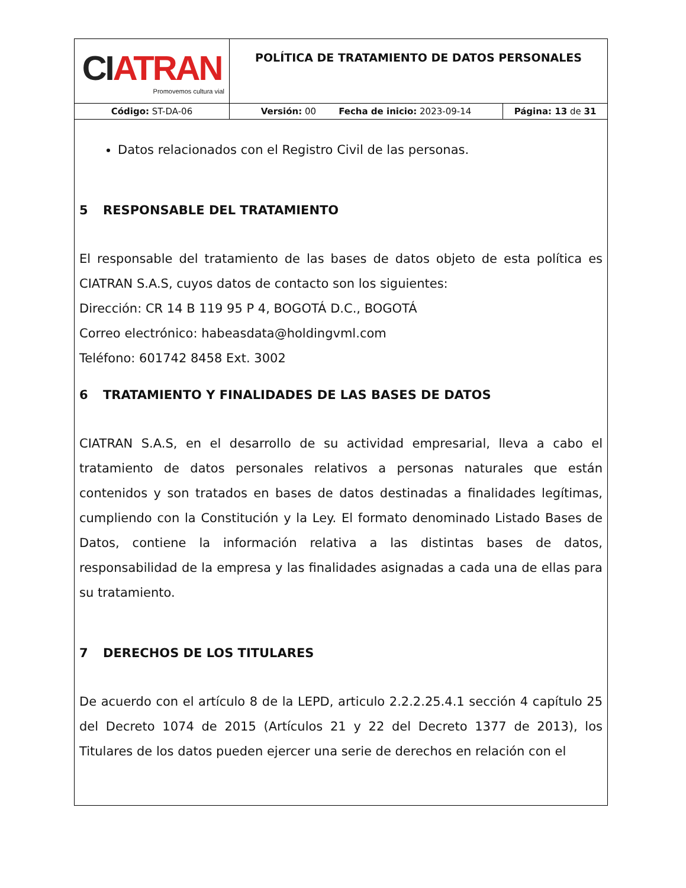| CI ATRAN Promovemos cultura vial | POLÍTICA DE TRATAMIENTO DE DATOS PERSONALES | |
| Código: ST-DA-06 | Versión: 00 Fecha de inicio: 2023-09-14 | Página: 13 de 31 |
Datos relacionados con el Registro Civil de las personas.
5 RESPONSABLE DEL TRATAMIENTO
El responsable del tratamiento de las bases de datos objeto de esta política es CIATRAN S.A.S, cuyos datos de contacto son los siguientes:
Dirección: CR 14 B 119 95 P 4, BOGOTÁ D.C., BOGOTÁ
Correo electrónico: habeasdata@holdingvml.com
Teléfono: 601742 8458 Ext. 3002
6 TRATAMIENTO Y FINALIDADES DE LAS BASES DE DATOS
CIATRAN S.A.S, en el desarrollo de su actividad empresarial, lleva a cabo el tratamiento de datos personales relativos a personas naturales que están contenidos y son tratados en bases de datos destinadas a finalidades legítimas, cumpliendo con la Constitución y la Ley. El formato denominado Listado Bases de Datos, contiene la información relativa a las distintas bases de datos, responsabilidad de la empresa y las finalidades asignadas a cada una de ellas para su tratamiento.
7 DERECHOS DE LOS TITULARES
De acuerdo con el artículo 8 de la LEPD, articulo 2.2.2.25.4.1 sección 4 capítulo 25 del Decreto 1074 de 2015 (Artículos 21 y 22 del Decreto 1377 de 2013), los Titulares de los datos pueden ejercer una serie de derechos en relación con el